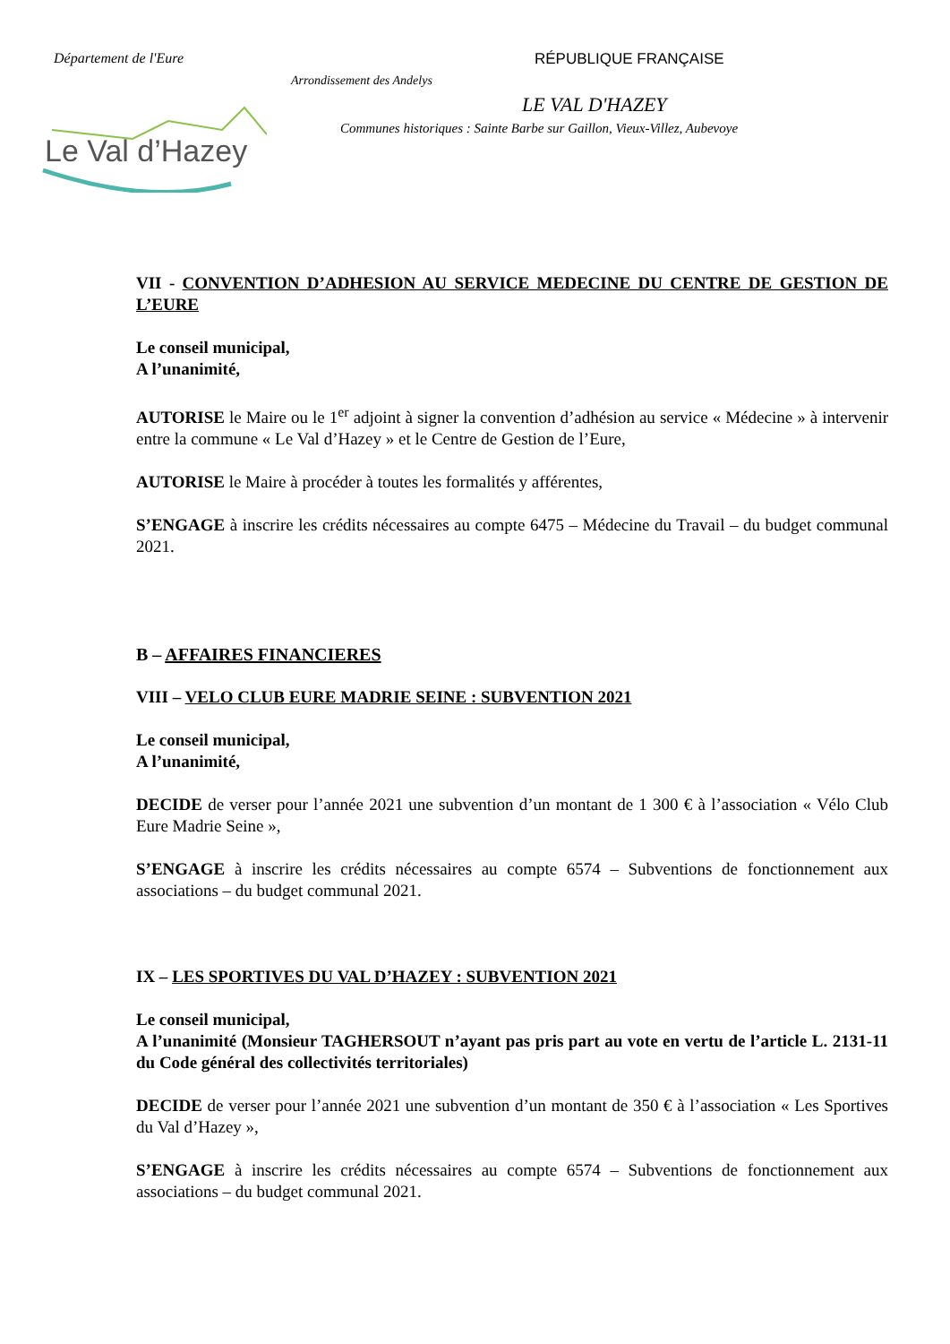Département de l'Eure RÉPUBLIQUE FRANÇAISE
Arrondissement des Andelys
LE VAL D'HAZEY
Communes historiques : Sainte Barbe sur Gaillon, Vieux-Villez, Aubevoye
Le Val d’Hazey
VII - CONVENTION D’ADHESION AU SERVICE MEDECINE DU CENTRE DE GESTION DE L’EURE
Le conseil municipal,
A l’unanimité,
AUTORISE le Maire ou le 1<sup>er</sup> adjoint à signer la convention d’adhésion au service « Médecine » à intervenir entre la commune « Le Val d’Hazey » et le Centre de Gestion de l’Eure,
AUTORISE le Maire à procéder à toutes les formalités y afférentes,
S’ENGAGE à inscrire les crédits nécessaires au compte 6475 – Médecine du Travail – du budget communal 2021.
B – AFFAIRES FINANCIERES
VIII – VELO CLUB EURE MADRIE SEINE : SUBVENTION 2021
Le conseil municipal,
A l’unanimité,
DECIDE de verser pour l’année 2021 une subvention d’un montant de 1 300 € à l’association « Vélo Club Eure Madrie Seine »,
S’ENGAGE à inscrire les crédits nécessaires au compte 6574 – Subventions de fonctionnement aux associations – du budget communal 2021.
IX – LES SPORTIVES DU VAL D’HAZEY : SUBVENTION 2021
Le conseil municipal,
A l’unanimité (Monsieur TAGHERSOUT n’ayant pas pris part au vote en vertu de l’article L. 2131-11 du Code général des collectivités territoriales)
DECIDE de verser pour l’année 2021 une subvention d’un montant de 350 € à l’association « Les Sportives du Val d’Hazey »,
S’ENGAGE à inscrire les crédits nécessaires au compte 6574 – Subventions de fonctionnement aux associations – du budget communal 2021.